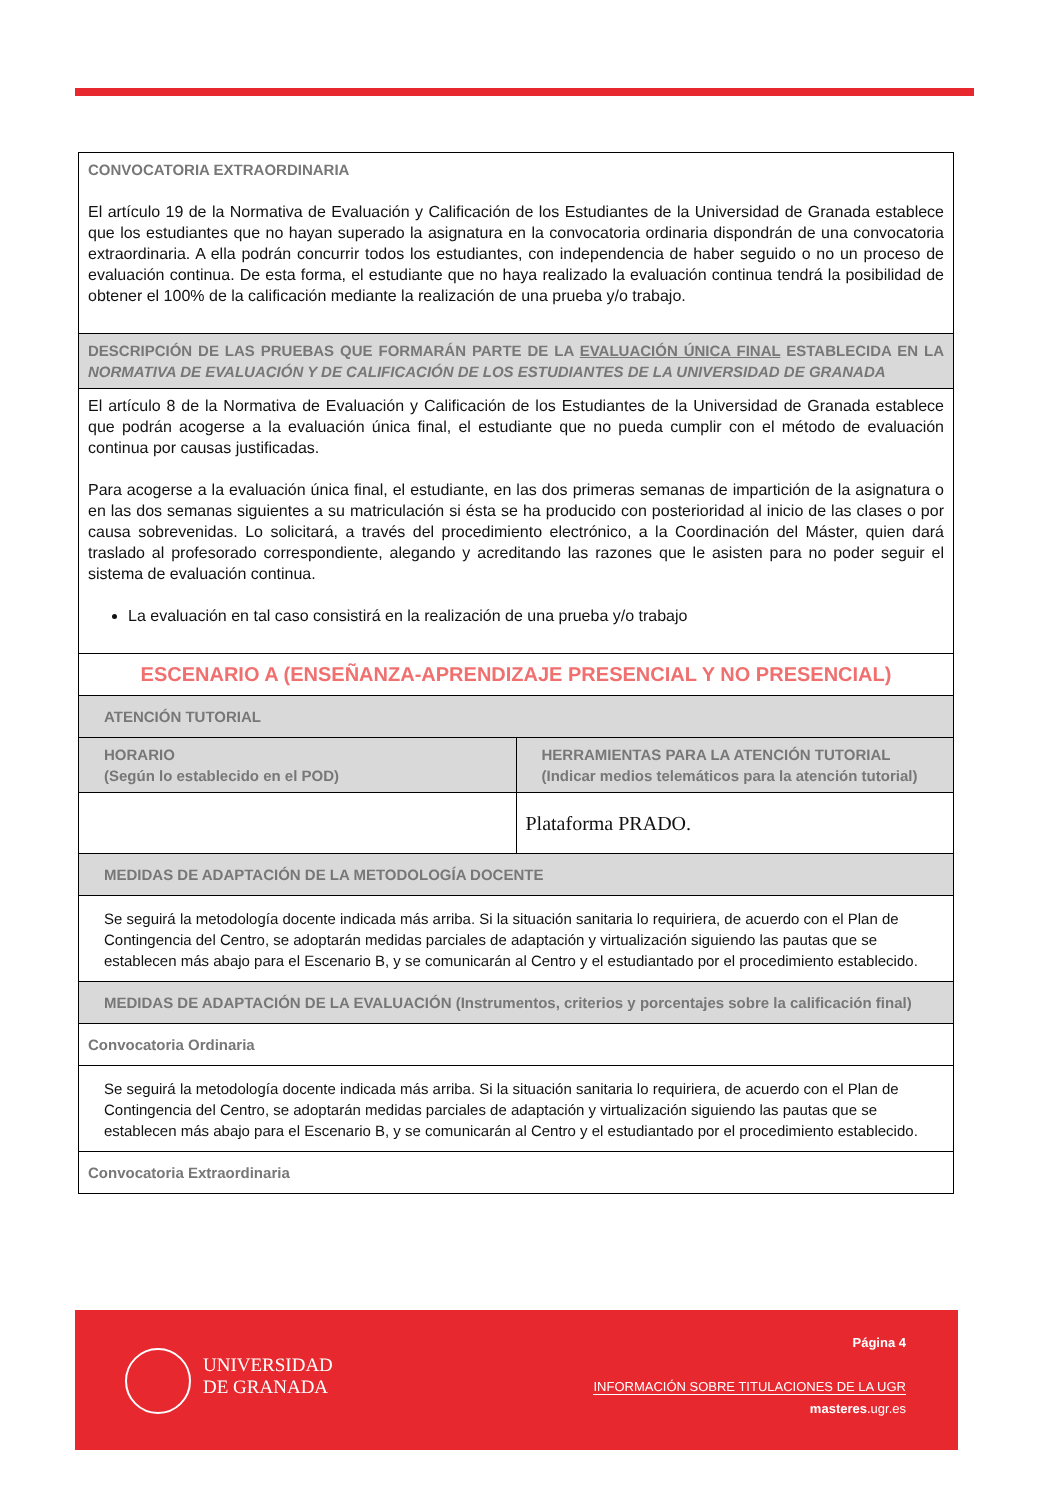| CONVOCATORIA EXTRAORDINARIA El artículo 19 de la Normativa de Evaluación y Calificación de los Estudiantes de la Universidad de Granada establece que los estudiantes que no hayan superado la asignatura en la convocatoria ordinaria dispondrán de una convocatoria extraordinaria. A ella podrán concurrir todos los estudiantes, con independencia de haber seguido o no un proceso de evaluación continua. De esta forma, el estudiante que no haya realizado la evaluación continua tendrá la posibilidad de obtener el 100% de la calificación mediante la realización de una prueba y/o trabajo. | |
| DESCRIPCIÓN DE LAS PRUEBAS QUE FORMARÁN PARTE DE LA EVALUACIÓN ÚNICA FINAL ESTABLECIDA EN LA NORMATIVA DE EVALUACIÓN Y DE CALIFICACIÓN DE LOS ESTUDIANTES DE LA UNIVERSIDAD DE GRANADA | |
| El artículo 8 de la Normativa de Evaluación y Calificación de los Estudiantes de la Universidad de Granada establece que podrán acogerse a la evaluación única final, el estudiante que no pueda cumplir con el método de evaluación continua por causas justificadas. Para acogerse a la evaluación única final, el estudiante, en las dos primeras semanas de impartición de la asignatura o en las dos semanas siguientes a su matriculación si ésta se ha producido con posterioridad al inicio de las clases o por causa sobrevenidas. Lo solicitará, a través del procedimiento electrónico, a la Coordinación del Máster, quien dará traslado al profesorado correspondiente, alegando y acreditando las razones que le asisten para no poder seguir el sistema de evaluación continua. La evaluación en tal caso consistirá en la realización de una prueba y/o trabajo | |
| ESCENARIO A (ENSEÑANZA-APRENDIZAJE PRESENCIAL Y NO PRESENCIAL) | |
| ATENCIÓN TUTORIAL | |
| HORARIO (Según lo establecido en el POD) | HERRAMIENTAS PARA LA ATENCIÓN TUTORIAL (Indicar medios telemáticos para la atención tutorial) |
| | Plataforma PRADO. |
| MEDIDAS DE ADAPTACIÓN DE LA METODOLOGÍA DOCENTE | |
| Se seguirá la metodología docente indicada más arriba. Si la situación sanitaria lo requiriera, de acuerdo con el Plan de Contingencia del Centro, se adoptarán medidas parciales de adaptación y virtualización siguiendo las pautas que se establecen más abajo para el Escenario B, y se comunicarán al Centro y el estudiantado por el procedimiento establecido. | |
| MEDIDAS DE ADAPTACIÓN DE LA EVALUACIÓN (Instrumentos, criterios y porcentajes sobre la calificación final) | |
| Convocatoria Ordinaria | |
| Se seguirá la metodología docente indicada más arriba. Si la situación sanitaria lo requiriera, de acuerdo con el Plan de Contingencia del Centro, se adoptarán medidas parciales de adaptación y virtualización siguiendo las pautas que se establecen más abajo para el Escenario B, y se comunicarán al Centro y el estudiantado por el procedimiento establecido. | |
| Convocatoria Extraordinaria | |
UNIVERSIDAD
DE GRANADA
Página 4
INFORMACIÓN SOBRE TITULACIONES DE LA UGR
masteres.ugr.es